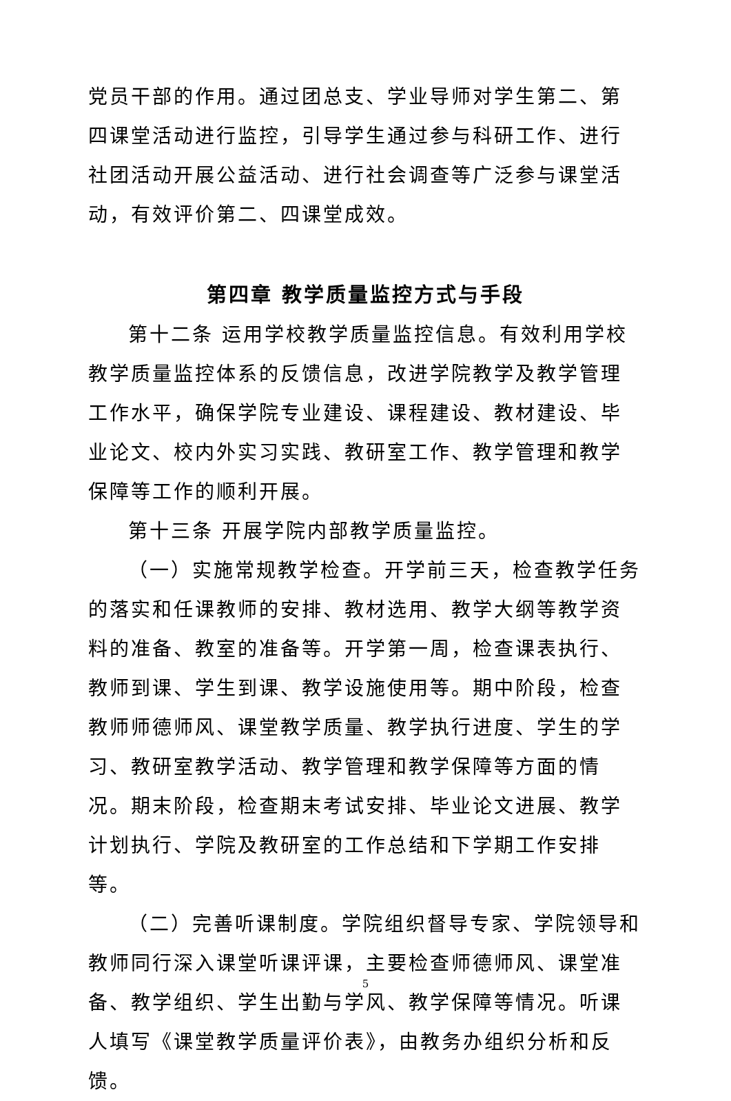党员干部的作用。通过团总支、学业导师对学生第二、第四课堂活动进行监控，引导学生通过参与科研工作、进行社团活动开展公益活动、进行社会调查等广泛参与课堂活动，有效评价第二、四课堂成效。
第四章 教学质量监控方式与手段
第十二条 运用学校教学质量监控信息。有效利用学校教学质量监控体系的反馈信息，改进学院教学及教学管理工作水平，确保学院专业建设、课程建设、教材建设、毕业论文、校内外实习实践、教研室工作、教学管理和教学保障等工作的顺利开展。
第十三条 开展学院内部教学质量监控。
（一）实施常规教学检查。开学前三天，检查教学任务的落实和任课教师的安排、教材选用、教学大纲等教学资料的准备、教室的准备等。开学第一周，检查课表执行、教师到课、学生到课、教学设施使用等。期中阶段，检查教师师德师风、课堂教学质量、教学执行进度、学生的学习、教研室教学活动、教学管理和教学保障等方面的情况。期末阶段，检查期末考试安排、毕业论文进展、教学计划执行、学院及教研室的工作总结和下学期工作安排等。
（二）完善听课制度。学院组织督导专家、学院领导和教师同行深入课堂听课评课，主要检查师德师风、课堂准备、教学组织、学生出勤与学风、教学保障等情况。听课人填写《课堂教学质量评价表》，由教务办组织分析和反馈。
5